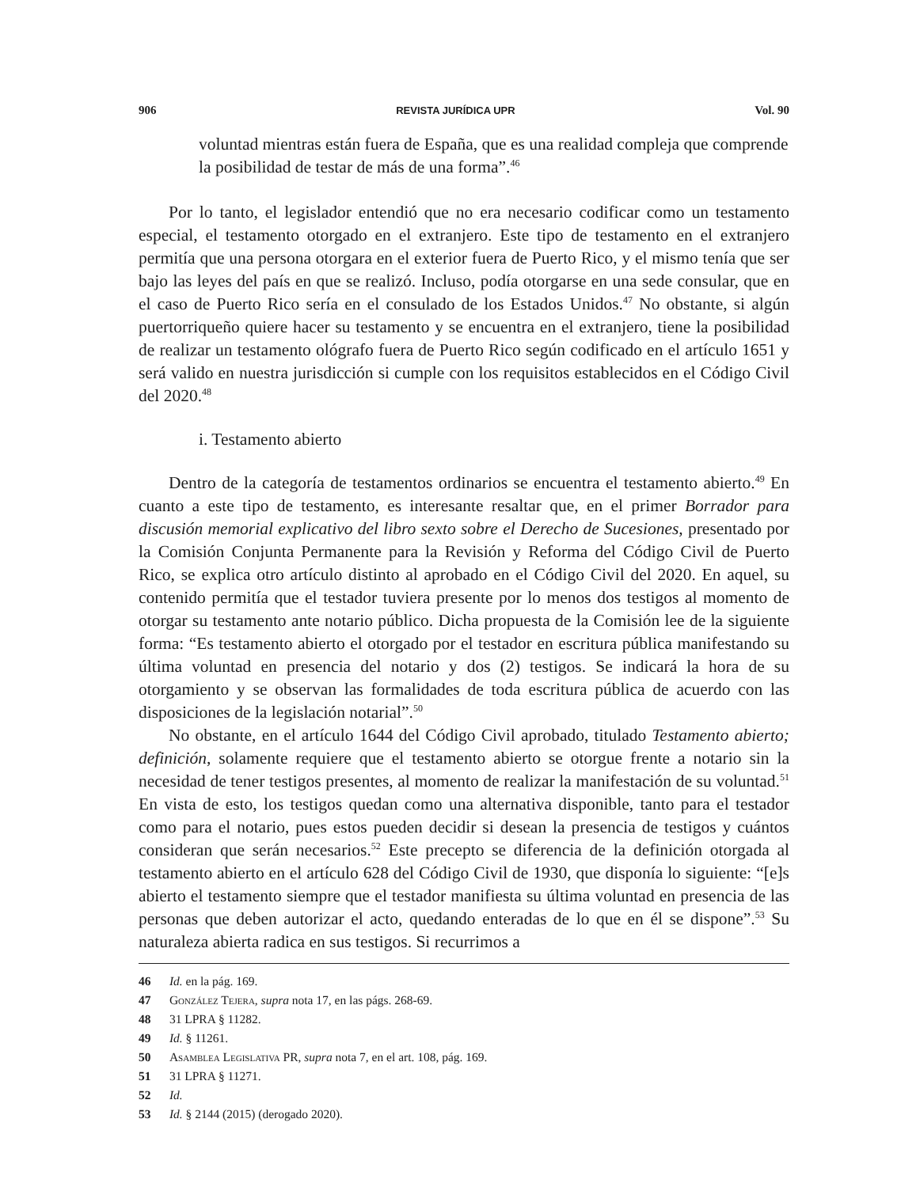906 REVISTA JURÍDICA UPR Vol. 90
voluntad mientras están fuera de España, que es una realidad compleja que comprende la posibilidad de testar de más de una forma”.<sup>46</sup>
Por lo tanto, el legislador entendió que no era necesario codificar como un testamento especial, el testamento otorgado en el extranjero. Este tipo de testamento en el extranjero permitía que una persona otorgara en el exterior fuera de Puerto Rico, y el mismo tenía que ser bajo las leyes del país en que se realizó. Incluso, podía otorgarse en una sede consular, que en el caso de Puerto Rico sería en el consulado de los Estados Unidos.<sup>47</sup> No obstante, si algún puertorriqueño quiere hacer su testamento y se encuentra en el extranjero, tiene la posibilidad de realizar un testamento ológrafo fuera de Puerto Rico según codificado en el artículo 1651 y será valido en nuestra jurisdicción si cumple con los requisitos establecidos en el Código Civil del 2020.<sup>48</sup>
i. Testamento abierto
Dentro de la categoría de testamentos ordinarios se encuentra el testamento abierto.<sup>49</sup> En cuanto a este tipo de testamento, es interesante resaltar que, en el primer Borrador para discusión memorial explicativo del libro sexto sobre el Derecho de Sucesiones, presentado por la Comisión Conjunta Permanente para la Revisión y Reforma del Código Civil de Puerto Rico, se explica otro artículo distinto al aprobado en el Código Civil del 2020. En aquel, su contenido permitía que el testador tuviera presente por lo menos dos testigos al momento de otorgar su testamento ante notario público. Dicha propuesta de la Comisión lee de la siguiente forma: “Es testamento abierto el otorgado por el testador en escritura pública manifestando su última voluntad en presencia del notario y dos (2) testigos. Se indicará la hora de su otorgamiento y se observan las formalidades de toda escritura pública de acuerdo con las disposiciones de la legislación notarial”.<sup>50</sup>
No obstante, en el artículo 1644 del Código Civil aprobado, titulado Testamento abierto; definición, solamente requiere que el testamento abierto se otorgue frente a notario sin la necesidad de tener testigos presentes, al momento de realizar la manifestación de su voluntad.<sup>51</sup> En vista de esto, los testigos quedan como una alternativa disponible, tanto para el testador como para el notario, pues estos pueden decidir si desean la presencia de testigos y cuántos consideran que serán necesarios.<sup>52</sup> Este precepto se diferencia de la definición otorgada al testamento abierto en el artículo 628 del Código Civil de 1930, que disponía lo siguiente: “[e]s abierto el testamento siempre que el testador manifiesta su última voluntad en presencia de las personas que deben autorizar el acto, quedando enteradas de lo que en él se dispone”.<sup>53</sup> Su naturaleza abierta radica en sus testigos. Si recurrimos a
46 Id. en la pág. 169.
47 González Tejera, supra nota 17, en las págs. 268-69.
48 31 LPRA § 11282.
49 Id. § 11261.
50 Asamblea Legislativa PR, supra nota 7, en el art. 108, pág. 169.
51 31 LPRA § 11271.
52 Id.
53 Id. § 2144 (2015) (derogado 2020).